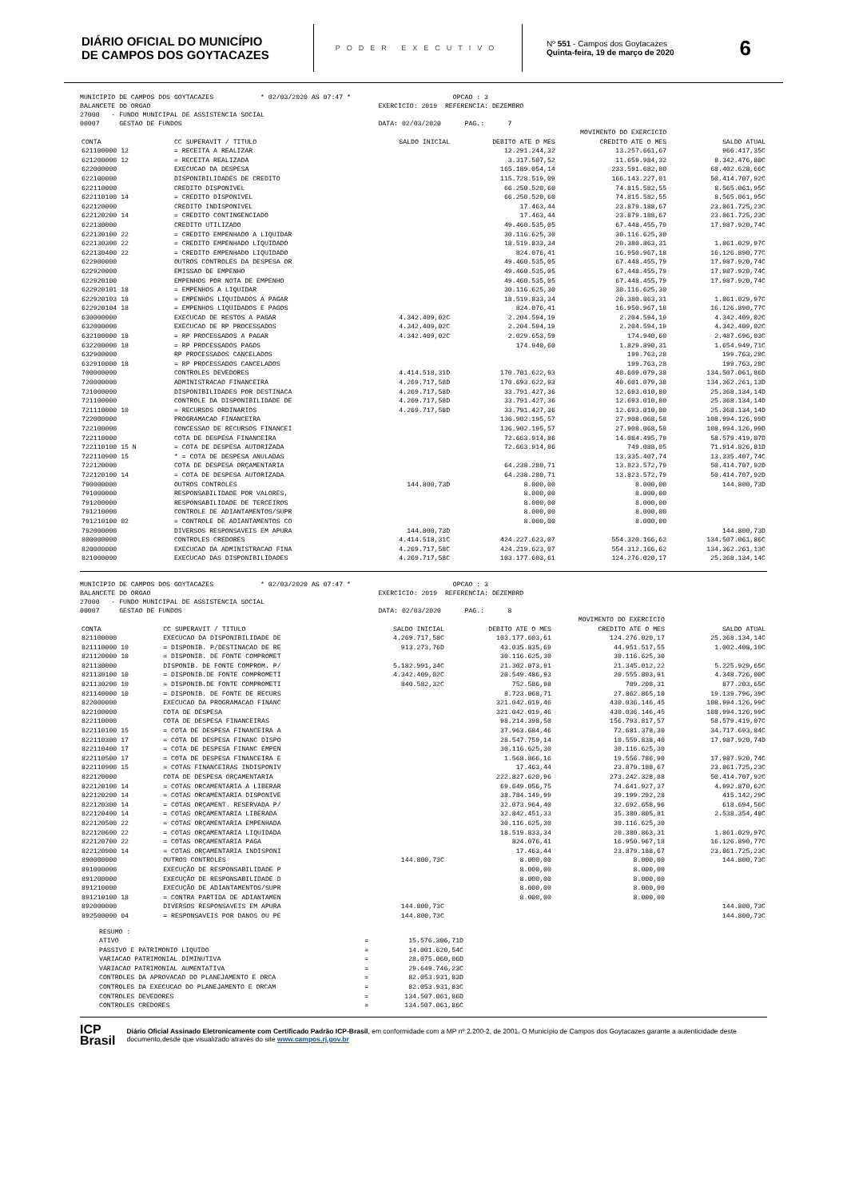DIÁRIO OFICIAL DO MUNICÍPIO
DE CAMPOS DOS GOYTACAZES
PODER EXECUTIVO
Nº 551 - Campos dos Goytacazes
Quinta-feira, 19 de março de 2020
6
MUNICIPIO DE CAMPOS DOS GOYTACAZES * 02/03/2020 AS 07:47 * OPCAO : 3 BALANCETE DO ORGAO EXERCICIO: 2019 REFERENCIA: DEZEMBRO 27000 - FUNDO MUNICIPAL DE ASSISTENCIA SOCIAL 00007 GESTAO DE FUNDOS DATA: 02/03/2020 PAG.: 7
| | | | MOVIMENTO DO EXERCICIO | | |
| --- | --- | --- | --- | --- | --- |
| CONTA | CC SUPERAVIT / TITULO | SALDO INICIAL | DEBITO ATE O MES | CREDITO ATE O MES | SALDO ATUAL |
| 621100000 12 | = RECEITA A REALIZAR | | 12.291.244,32 | 13.257.661,67 | 966.417,35C |
| 621200000 12 | = RECEITA REALIZADA | | 3.317.507,52 | 11.659.984,32 | 8.342.476,80C |
| 622000000 | EXECUCAO DA DESPESA | | 165.189.054,14 | 233.591.682,80 | 68.402.628,66C |
| 622100000 | DISPONIBILIDADES DE CREDITO | | 115.728.519,09 | 166.143.227,01 | 50.414.707,92C |
| 622110000 | CREDITO DISPONIVEL | | 66.250.520,60 | 74.815.582,55 | 8.565.061,95C |
| 622110100 14 | = CREDITO DISPONIVEL | | 66.250.520,60 | 74.815.582,55 | 8.565.061,95C |
| 622120000 | CREDITO INDISPONIVEL | | 17.463,44 | 23.879.188,67 | 23.861.725,23C |
| 622120200 14 | = CREDITO CONTINGENCIADO | | 17.463,44 | 23.879.188,67 | 23.861.725,23C |
| 622130000 | CREDITO UTILIZADO | | 49.460.535,05 | 67.448.455,79 | 17.987.920,74C |
| 622130100 22 | = CREDITO EMPENHADO A LIQUIDAR | | 30.116.625,30 | 30.116.625,30 | |
| 622130300 22 | = CREDITO EMPENHADO LIQUIDADO | | 18.519.833,34 | 20.380.863,31 | 1.861.029,97C |
| 622130400 22 | = CREDITO EMPENHADO LIQUIDADO | | 824.076,41 | 16.950.967,18 | 16.126.890,77C |
| 622900000 | OUTROS CONTROLES DA DESPESA OR | | 49.460.535,05 | 67.448.455,79 | 17.987.920,74C |
| 622920000 | EMISSAO DE EMPENHO | | 49.460.535,05 | 67.448.455,79 | 17.987.920,74C |
| 622920100 | EMPENHOS POR NOTA DE EMPENHO | | 49.460.535,05 | 67.448.455,79 | 17.987.920,74C |
| 622920101 18 | = EMPENHOS A LIQUIDAR | | 30.116.625,30 | 30.116.625,30 | |
| 622920103 18 | = EMPENHOS LIQUIDADOS A PAGAR | | 18.519.833,34 | 20.380.863,31 | 1.861.029,97C |
| 622920104 18 | = EMPENHOS LIQUIDADOS E PAGOS | | 824.076,41 | 16.950.967,18 | 16.126.890,77C |
| 630000000 | EXECUCAO DE RESTOS A PAGAR | 4.342.409,02C | 2.204.594,19 | 2.204.594,19 | 4.342.409,02C |
| 632000000 | EXECUCAO DE RP PROCESSADOS | 4.342.409,02C | 2.204.594,19 | 2.204.594,19 | 4.342.409,02C |
| 632100000 18 | = RP PROCESSADOS A PAGAR | 4.342.409,02C | 2.029.653,59 | 174.940,60 | 2.487.696,03C |
| 632200000 18 | = RP PROCESSADOS PAGOS | | 174.940,60 | 1.829.890,31 | 1.654.949,71C |
| 632900000 | RP PROCESSADOS CANCELADOS | | | 199.763,28 | 199.763,28C |
| 632910000 18 | = RP PROCESSADOS CANCELADOS | | | 199.763,28 | 199.763,28C |
| 700000000 | CONTROLES DEVEDORES | 4.414.518,31D | 170.701.622,93 | 40.609.079,38 | 134.507.061,86D |
| 720000000 | ADMINISTRACAO FINANCEIRA | 4.269.717,58D | 170.693.622,93 | 40.601.079,38 | 134.362.261,13D |
| 721000000 | DISPONIBILIDADES POR DESTINACA | 4.269.717,58D | 33.791.427,36 | 12.693.010,80 | 25.368.134,14D |
| 721100000 | CONTROLE DA DISPONIBILIDADE DE | 4.269.717,58D | 33.791.427,36 | 12.693.010,80 | 25.368.134,14D |
| 721110000 10 | = RECURSOS ORDINARIOS | 4.269.717,58D | 33.791.427,36 | 12.693.010,80 | 25.368.134,14D |
| 722000000 | PROGRAMACAO FINANCEIRA | | 136.902.195,57 | 27.908.068,58 | 108.994.126,99D |
| 722100000 | CONCESSAO DE RECURSOS FINANCEI | | 136.902.195,57 | 27.908.068,58 | 108.994.126,99D |
| 722110000 | COTA DE DESPESA FINANCEIRA | | 72.663.914,86 | 14.084.495,79 | 58.579.419,07D |
| 722110100 15 N | = COTA DE DESPESA AUTORIZADA | | 72.663.914,86 | 749.088,05 | 71.914.826,81D |
| 722110900 15 | * = COTA DE DESPESA ANULADAS | | | 13.335.407,74 | 13.335.407,74C |
| 722120000 | COTA DE DESPESA ORÇAMENTARIA | | 64.238.280,71 | 13.823.572,79 | 50.414.707,92D |
| 722120100 14 | = COTA DE DESPESA AUTORIZADA | | 64.238.280,71 | 13.823.572,79 | 50.414.707,92D |
| 790000000 | OUTROS CONTROLES | 144.800,73D | 8.000,00 | 8.000,00 | 144.800,73D |
| 791000000 | RESPONSABILIDADE POR VALORES, | | 8.000,00 | 8.000,00 | |
| 791200000 | RESPONSABILIDADE DE TERCEIROS | | 8.000,00 | 8.000,00 | |
| 791210000 | CONTROLE DE ADIANTAMENTOS/SUPR | | 8.000,00 | 8.000,00 | |
| 791210100 02 | = CONTROLE DE ADIANTAMENTOS CO | | 8.000,00 | 8.000,00 | |
| 792000000 | DIVERSOS RESPONSAVEIS EM APURA | 144.800,73D | | | 144.800,73D |
| 800000000 | CONTROLES CREDORES | 4.414.518,31C | 424.227.623,07 | 554.320.166,62 | 134.507.061,86C |
| 820000000 | EXECUCAO DA ADMINISTRACAO FINA | 4.269.717,58C | 424.219.623,07 | 554.312.166,62 | 134.362.261,13C |
| 821000000 | EXECUCAO DAS DISPONIBILIDADES | 4.269.717,58C | 103.177.603,61 | 124.276.020,17 | 25.368.134,14C |
MUNICIPIO DE CAMPOS DOS GOYTACAZES * 02/03/2020 AS 07:47 * OPCAO : 3 BALANCETE DO ORGAO EXERCICIO: 2019 REFERENCIA: DEZEMBRO 27000 - FUNDO MUNICIPAL DE ASSISTENCIA SOCIAL 00007 GESTAO DE FUNDOS DATA: 02/03/2020 PAG.: 8
| | | | MOVIMENTO DO EXERCICIO | | |
| --- | --- | --- | --- | --- | --- |
| CONTA | CC SUPERAVIT / TITULO | SALDO INICIAL | DEBITO ATE O MES | CREDITO ATE O MES | SALDO ATUAL |
| 821100000 | EXECUCAO DA DISPONIBILIDADE DE | 4.269.717,58C | 103.177.603,61 | 124.276.020,17 | 25.368.134,14C |
| 821110000 10 | = DISPONIB. P/DESTINACAO DE RE | 913.273,76D | 43.035.835,69 | 44.951.517,55 | 1.002.408,10C |
| 821120000 10 | = DISPONIB. DE FONTE COMPROMET | | 30.116.625,30 | 30.116.625,30 | |
| 821130000 | DISPONIB. DE FONTE COMPROM. P/ | 5.182.991,34C | 21.302.073,91 | 21.345.012,22 | 5.225.929,65C |
| 821130100 10 | = DISPONIB.DE FONTE COMPROMETI | 4.342.409,02C | 20.549.486,93 | 20.555.803,91 | 4.348.726,00C |
| 821130200 10 | = DISPONIB.DE FONTE COMPROMETI | 840.582,32C | 752.586,98 | 789.208,31 | 877.203,65C |
| 821140000 10 | = DISPONIB. DE FONTE DE RECURS | | 8.723.068,71 | 27.862.865,10 | 19.139.796,39C |
| 822000000 | EXECUCAO DA PROGRAMACAO FINANC | | 321.042.019,46 | 430.036.146,45 | 108.994.126,99C |
| 822100000 | COTA DE DESPESA | | 321.042.019,46 | 430.036.146,45 | 108.994.126,99C |
| 822110000 | COTA DE DESPESA FINANCEIRAS | | 98.214.398,50 | 156.793.817,57 | 58.579.419,07C |
| 822110100 15 | = COTA DE DESPESA FINANCEIRA A | | 37.963.684,46 | 72.681.378,30 | 34.717.693,84C |
| 822110300 17 | = COTA DE DESPESA FINANC DISPO | | 28.547.759,14 | 10.559.838,40 | 17.987.920,74D |
| 822110400 17 | = COTA DE DESPESA FINANC EMPEN | | 30.116.625,30 | 30.116.625,30 | |
| 822110500 17 | = COTA DE DESPESA FINANCEIRA E | | 1.568.866,16 | 19.556.786,90 | 17.987.920,74C |
| 822110900 15 | = COTAS FINANCEIRAS INDISPONIV | | 17.463,44 | 23.879.188,67 | 23.861.725,23C |
| 822120000 | COTA DE DESPESA ORÇAMENTARIA | | 222.827.620,96 | 273.242.328,88 | 50.414.707,92C |
| 822120100 14 | = COTAS ORCAMENTARIA A LIBERAR | | 69.649.056,75 | 74.641.927,37 | 4.992.870,62C |
| 822120200 14 | = COTAS ORCAMENTARIA DISPONIVE | | 38.784.149,99 | 39.199.292,28 | 415.142,29C |
| 822120300 14 | = COTAS ORÇAMENT. RESERVADA P/ | | 32.073.964,40 | 32.692.658,96 | 618.694,56C |
| 822120400 14 | = COTAS ORÇAMENTARIA LIBERADA | | 32.842.451,33 | 35.380.805,81 | 2.538.354,48C |
| 822120500 22 | = COTAS ORÇAMENTARIA EMPENHADA | | 30.116.625,30 | 30.116.625,30 | |
| 822120600 22 | = COTAS ORÇAMENTARIA LIQUIDADA | | 18.519.833,34 | 20.380.863,31 | 1.861.029,97C |
| 822120700 22 | = COTAS ORÇAMENTARIA PAGA | | 824.076,41 | 16.950.967,18 | 16.126.890,77C |
| 822120900 14 | = COTAS ORÇAMENTARIA INDISPONI | | 17.463,44 | 23.879.188,67 | 23.861.725,23C |
| 890000000 | OUTROS CONTROLES | 144.800,73C | 8.000,00 | 8.000,00 | 144.800,73C |
| 891000000 | EXECUÇÃO DE RESPONSABILIDADE P | | 8.000,00 | 8.000,00 | |
| 891200000 | EXECUÇÃO DE RESPONSABILIDADE D | | 8.000,00 | 8.000,00 | |
| 891210000 | EXECUÇÃO DE ADIANTAMENTOS/SUPR | | 8.000,00 | 8.000,00 | |
| 891210100 18 | = CONTRA PARTIDA DE ADIANTAMEN | | 8.000,00 | 8.000,00 | |
| 892000000 | DIVERSOS RESPONSAVEIS EM APURA | 144.800,73C | | | 144.800,73C |
| 892500000 04 | = RESPONSAVEIS POR DANOS OU PE | 144.800,73C | | | 144.800,73C |
| RESUMO : | | |
| ATIVO | = | 15.576.306,71D |
| PASSIVO E PATRIMONIO LIQUIDO | = | 14.001.620,54C |
| VARIACAO PATRIMONIAL DIMINUTIVA | = | 28.075.060,06D |
| VARIACAO PATRIMONIAL AUMENTATIVA | = | 29.649.746,23C |
| CONTROLES DA APROVACAO DO PLANEJAMENTO E ORCA | = | 82.053.931,83D |
| CONTROLES DA EXECUCAO DO PLANEJAMENTO E ORCAM | = | 82.053.931,83C |
| CONTROLES DEVEDORES | = | 134.507.061,86D |
| CONTROLES CREDORES | = | 134.507.061,86C |
ICP
Brasil
Diário Oficial Assinado Eletronicamente com Certificado Padrão ICP-Brasil, em conformidade com a MP nº 2.200-2, de 2001. O Município de Campos dos Goytacazes garante a autenticidade deste documento,desde que visualizado através do site www.campos.rj.gov.br